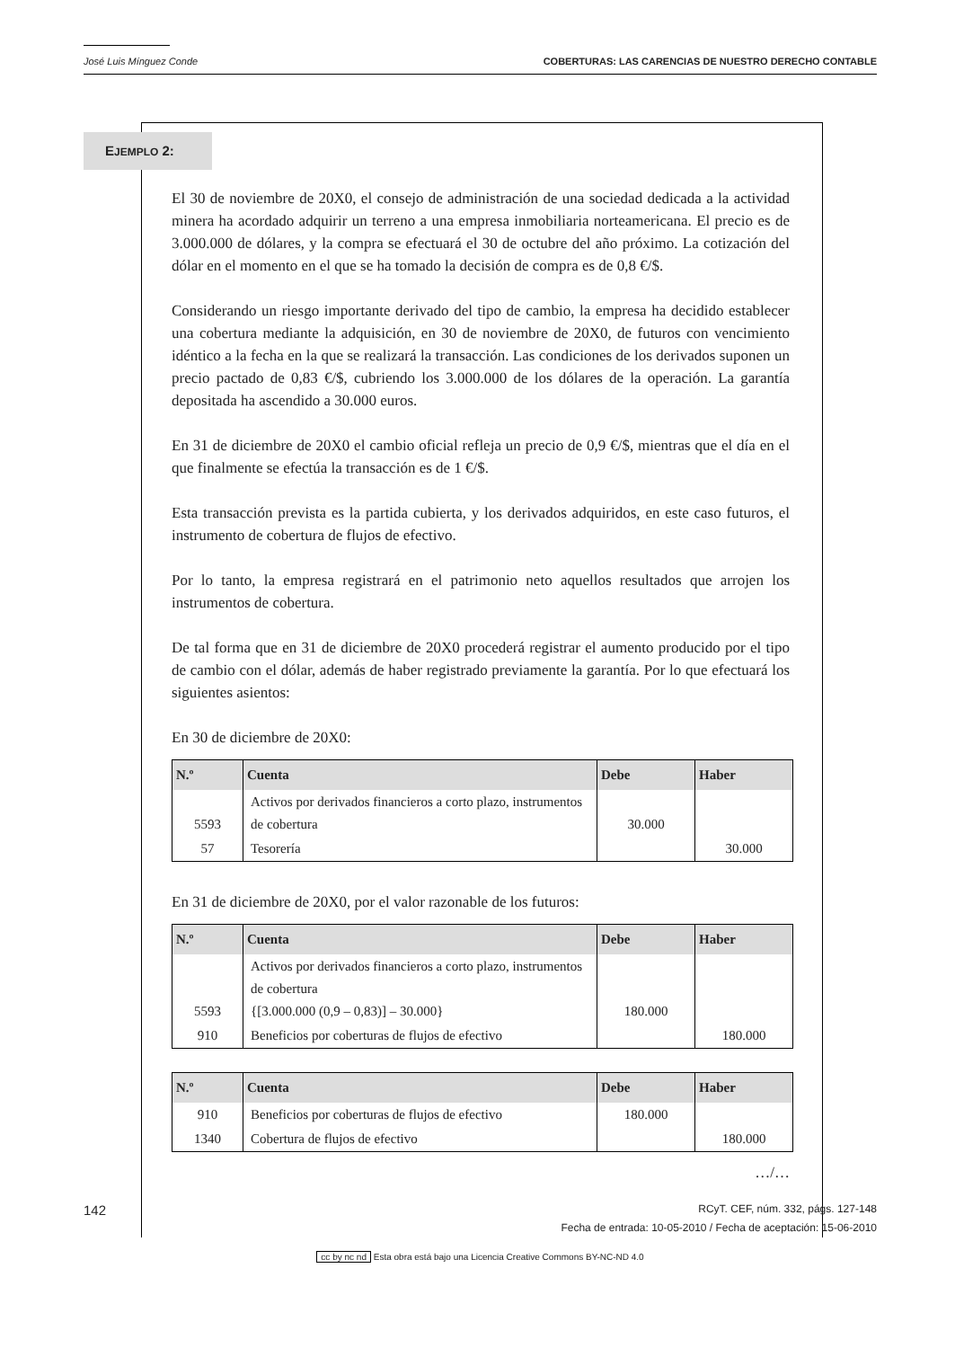José Luis Mínguez Conde COBERTURAS: LAS CARENCIAS DE NUESTRO DERECHO CONTABLE
EJEMPLO 2:
El 30 de noviembre de 20X0, el consejo de administración de una sociedad dedicada a la actividad minera ha acordado adquirir un terreno a una empresa inmobiliaria norteamericana. El precio es de 3.000.000 de dólares, y la compra se efectuará el 30 de octubre del año próximo. La cotización del dólar en el momento en el que se ha tomado la decisión de compra es de 0,8 €/$.
Considerando un riesgo importante derivado del tipo de cambio, la empresa ha decidido establecer una cobertura mediante la adquisición, en 30 de noviembre de 20X0, de futuros con vencimiento idéntico a la fecha en la que se realizará la transacción. Las condiciones de los derivados suponen un precio pactado de 0,83 €/$, cubriendo los 3.000.000 de los dólares de la operación. La garantía depositada ha ascendido a 30.000 euros.
En 31 de diciembre de 20X0 el cambio oficial refleja un precio de 0,9 €/$, mientras que el día en el que finalmente se efectúa la transacción es de 1 €/$.
Esta transacción prevista es la partida cubierta, y los derivados adquiridos, en este caso futuros, el instrumento de cobertura de flujos de efectivo.
Por lo tanto, la empresa registrará en el patrimonio neto aquellos resultados que arrojen los instrumentos de cobertura.
De tal forma que en 31 de diciembre de 20X0 procederá registrar el aumento producido por el tipo de cambio con el dólar, además de haber registrado previamente la garantía. Por lo que efectuará los siguientes asientos:
En 30 de diciembre de 20X0:
| N.º | Cuenta | Debe | Haber |
| --- | --- | --- | --- |
| 5593 | Activos por derivados financieros a corto plazo, instrumentos de cobertura | 30.000 | |
| 57 | Tesorería | | 30.000 |
En 31 de diciembre de 20X0, por el valor razonable de los futuros:
| N.º | Cuenta | Debe | Haber |
| --- | --- | --- | --- |
| 5593 | Activos por derivados financieros a corto plazo, instrumentos de cobertura {[3.000.000 (0,9 – 0,83)] – 30.000} | 180.000 | |
| 910 | Beneficios por coberturas de flujos de efectivo | | 180.000 |
| N.º | Cuenta | Debe | Haber |
| --- | --- | --- | --- |
| 910 | Beneficios por coberturas de flujos de efectivo | 180.000 | |
| 1340 | Cobertura de flujos de efectivo | | 180.000 |
…/…
142 RCyT. CEF, núm. 332, págs. 127-148
Fecha de entrada: 10-05-2010 / Fecha de aceptación: 15-06-2010
cc by nc nd Esta obra está bajo una Licencia Creative Commons BY-NC-ND 4.0